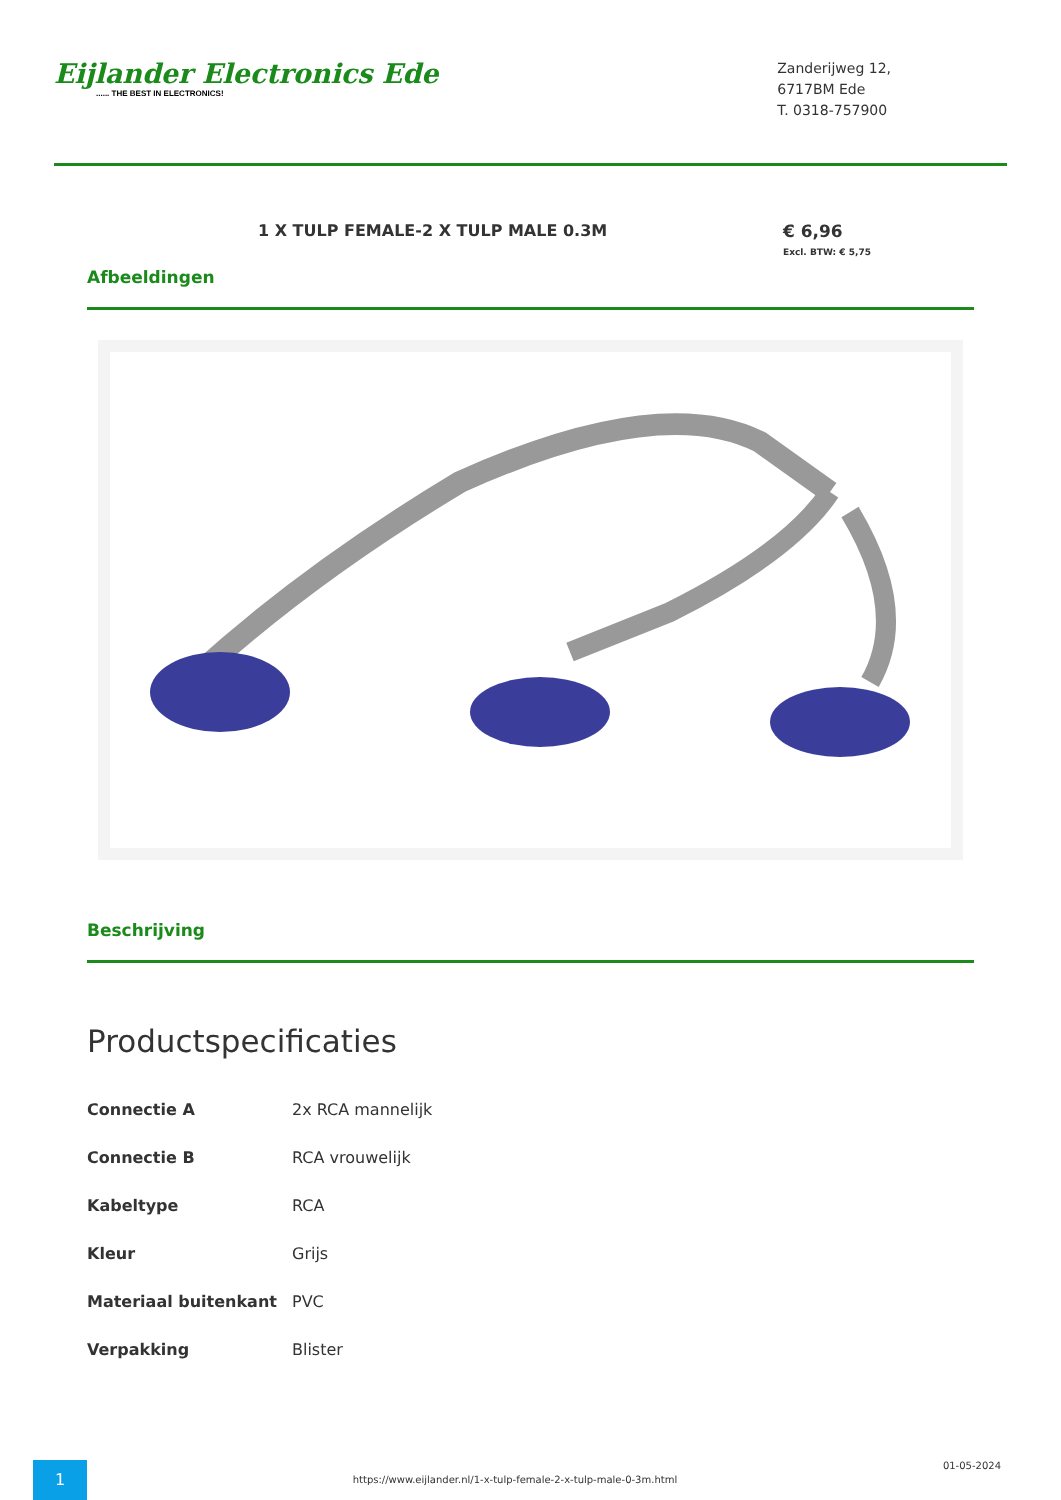Eijlander Electronics Ede...... THE BEST IN ELECTRONICS!
Zanderijweg 12,
6717BM Ede
T. 0318-757900
1 X TULP FEMALE-2 X TULP MALE 0.3M € 6,96
Excl. BTW: € 5,75
Afbeeldingen
Beschrijving
Productspecificaties
| Connectie A | 2x RCA mannelijk |
| Connectie B | RCA vrouwelijk |
| Kabeltype | RCA |
| Kleur | Grijs |
| Materiaal buitenkant | PVC |
| Verpakking | Blister |
1
https://www.eijlander.nl/1-x-tulp-female-2-x-tulp-male-0-3m.html
01-05-2024